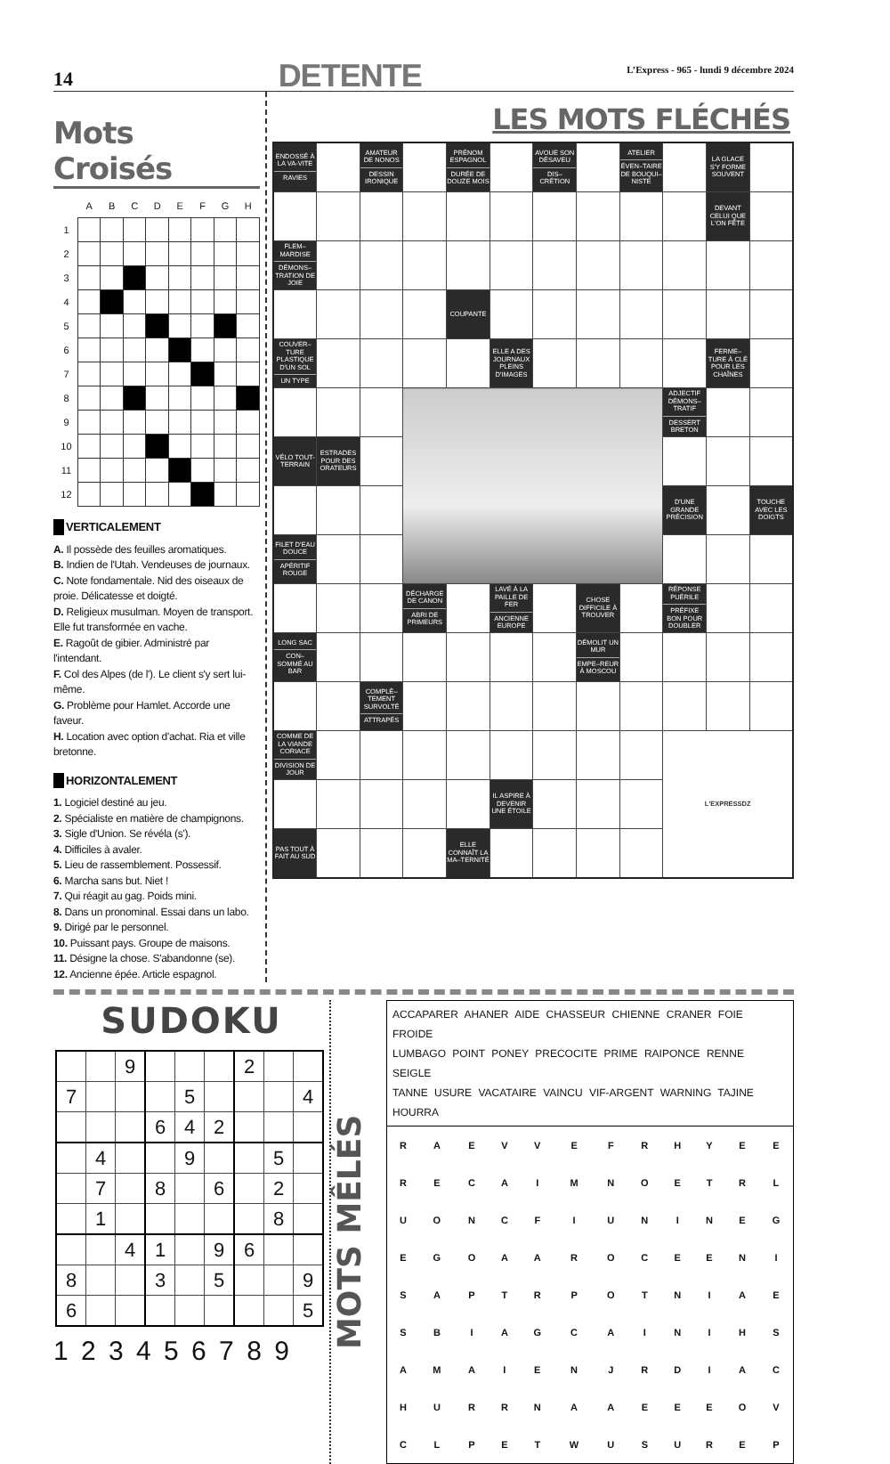14 DETENTE L’Express - 965 - lundi 9 décembre 2024
Mots Croisés
| | A | B | C | D | E | F | G | H |
| --- | --- | --- | --- | --- | --- | --- | --- | --- |
| 1 | | | | | | | | |
| 2 | | | | | | | | |
| 3 | | | | | | | | |
| 4 | | | | | | | | |
| 5 | | | | | | | | |
| 6 | | | | | | | | |
| 7 | | | | | | | | |
| 8 | | | | | | | | |
| 9 | | | | | | | | |
| 10 | | | | | | | | |
| 11 | | | | | | | | |
| 12 | | | | | | | | |
VERTICALEMENT
A. Il possède des feuilles aromatiques.
B. Indien de l'Utah. Vendeuses de journaux.
C. Note fondamentale. Nid des oiseaux de proie. Délicatesse et doigté.
D. Religieux musulman. Moyen de transport. Elle fut transformée en vache.
E. Ragoût de gibier. Administré par l'intendant.
F. Col des Alpes (de l'). Le client s'y sert lui-même.
G. Problème pour Hamlet. Accorde une faveur.
H. Location avec option d'achat. Ria et ville bretonne.
HORIZONTALEMENT
1. Logiciel destiné au jeu.
2. Spécialiste en matière de champignons.
3. Sigle d'Union. Se révéla (s').
4. Difficiles à avaler.
5. Lieu de rassemblement. Possessif.
6. Marcha sans but. Niet !
7. Qui réagit au gag. Poids mini.
8. Dans un pronominal. Essai dans un labo.
9. Dirigé par le personnel.
10. Puissant pays. Groupe de maisons.
11. Désigne la chose. S'abandonne (se).
12. Ancienne épée. Article espagnol.
LES MOTS FLÉCHÉS
| ENDOSSÉ À LA VA-VITE RAVIES | | AMATEUR DE NONOS DESSIN IRONIQUE | | PRÉNOM ESPAGNOL DURÉE DE DOUZE MOIS | | AVOUE SON DÉSAVEU DIS–CRÉTION | | ATELIER ÉVEN–TAIRE DE BOUQUI–NISTE | | LA GLACE S'Y FORME SOUVENT | |
| | | | | | | | | | | DEVANT CELUI QUE L'ON FÊTE | |
| FLEM–MARDISE DÉMONS–TRATION DE JOIE | | | | | | | | | | | |
| | | | | COUPANTE | | | | | | | |
| COUVER–TURE PLASTIQUE D'UN SOL UN TYPE | | | | | ELLE A DES JOURNAUX PLEINS D'IMAGES | | | | | FERME–TURE À CLÉ POUR LES CHAÎNES | |
| | | | | | | | | | ADJECTIF DÉMONS–TRATIF DESSERT BRETON | | |
| VÉLO TOUT-TERRAIN | ESTRADES POUR DES ORATEURS | | | | | | | | | | |
| | | | | | | | | | D'UNE GRANDE PRÉCISION | | TOUCHE AVEC LES DOIGTS |
| FILET D'EAU DOUCE APÉRITIF ROUGE | | | | | | | | | | | |
| | | | DÉCHARGE DE CANON ABRI DE PRIMEURS | | LAVÉ À LA PAILLE DE FER ANCIENNE EUROPE | | CHOSE DIFFICILE À TROUVER | | RÉPONSE PUÉRILE PRÉFIXE BON POUR DOUBLER | | |
| LONG SAC CON–SOMMÉ AU BAR | | | | | | | DÉMOLIT UN MUR EMPE–REUR À MOSCOU | | | | |
| | | COMPLÈ–TEMENT SURVOLTÉ ATTRAPÉS | | | | | | | | | |
| COMME DE LA VIANDE CORIACE DIVISION DE JOUR | | | | | | | | | L'EXPRESSDZ | | |
| | | | | | IL ASPIRE À DEVENIR UNE ÉTOILE | | | | | | |
| PAS TOUT À FAIT AU SUD | | | | ELLE CONNAÎT LA MA–TERNITÉ | | | | | | | |
SUDOKU
| | | 9 | | | | 2 | | |
| 7 | | | | 5 | | | | 4 |
| | | | 6 | 4 | 2 | | | |
| | 4 | | | 9 | | | 5 | |
| | 7 | | 8 | | 6 | | 2 | |
| | 1 | | | | | | 8 | |
| | | 4 | 1 | | 9 | 6 | | |
| 8 | | | 3 | | 5 | | | 9 |
| 6 | | | | | | | | 5 |
1 2 3 4 5 6 7 8 9
MOTS MÊLÉS
ACCAPARER AHANER AIDE CHASSEUR CHIENNE CRANER FOIE FROIDE
LUMBAGO POINT PONEY PRECOCITE PRIME RAIPONCE RENNE SEIGLE
TANNE USURE VACATAIRE VAINCU VIF-ARGENT WARNING TAJINE HOURRA
| R | A | E | V | V | E | F | R | H | Y | E | E |
| R | E | C | A | I | M | N | O | E | T | R | L |
| U | O | N | C | F | I | U | N | I | N | E | G |
| E | G | O | A | A | R | O | C | E | E | N | I |
| S | A | P | T | R | P | O | T | N | I | A | E |
| S | B | I | A | G | C | A | I | N | I | H | S |
| A | M | A | I | E | N | J | R | D | I | A | C |
| H | U | R | R | N | A | A | E | E | E | O | V |
| C | L | P | E | T | W | U | S | U | R | E | P |